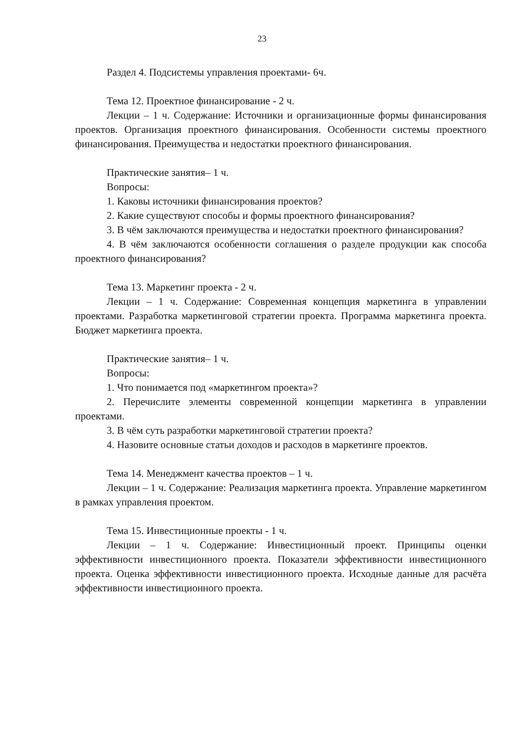23
Раздел 4. Подсистемы управления проектами- 6ч.
Тема 12. Проектное финансирование - 2 ч.
Лекции – 1 ч. Содержание: Источники и организационные формы финансирования проектов. Организация проектного финансирования. Особенности системы проектного финансирования. Преимущества и недостатки проектного финансирования.
Практические занятия– 1 ч.
Вопросы:
1. Каковы источники финансирования проектов?
2. Какие существуют способы и формы проектного финансирования?
3. В чём заключаются преимущества и недостатки проектного финансирования?
4. В чём заключаются особенности соглашения о разделе продукции как способа проектного финансирования?
Тема 13. Маркетинг проекта - 2 ч.
Лекции – 1 ч. Содержание: Современная концепция маркетинга в управлении проектами. Разработка маркетинговой стратегии проекта. Программа маркетинга проекта. Бюджет маркетинга проекта.
Практические занятия– 1 ч.
Вопросы:
1. Что понимается под «маркетингом проекта»?
2. Перечислите элементы современной концепции маркетинга в управлении проектами.
3. В чём суть разработки маркетинговой стратегии проекта?
4. Назовите основные статьи доходов и расходов в маркетинге проектов.
Тема 14. Менеджмент качества проектов – 1 ч.
Лекции – 1 ч. Содержание: Реализация маркетинга проекта. Управление маркетингом в рамках управления проектом.
Тема 15. Инвестиционные проекты - 1 ч.
Лекции – 1 ч. Содержание: Инвестиционный проект. Принципы оценки эффективности инвестиционного проекта. Показатели эффективности инвестиционного проекта. Оценка эффективности инвестиционного проекта. Исходные данные для расчёта эффективности инвестиционного проекта.